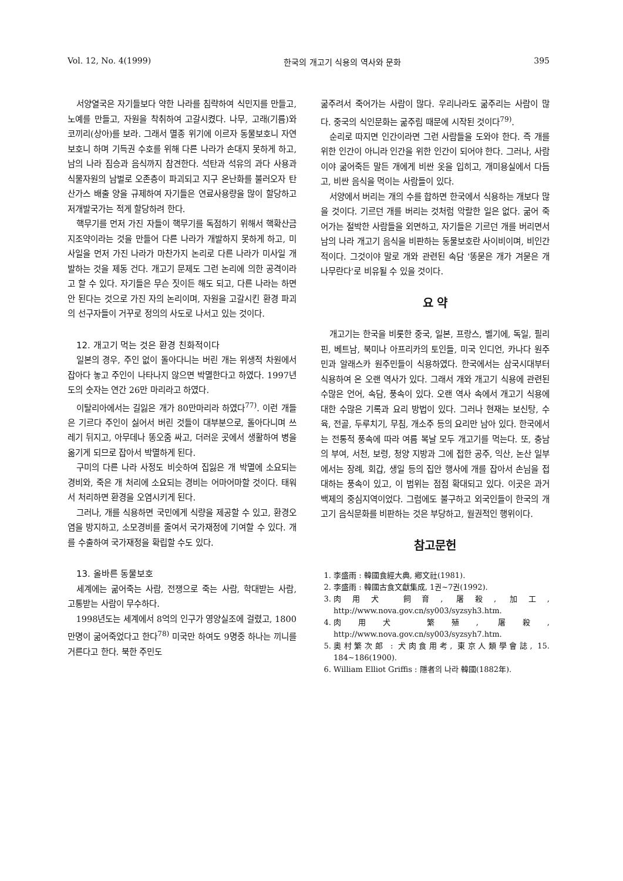Vol. 12, No. 4(1999) 한국의 개고기 식용의 역사와 문화 395
서양열국은 자기들보다 약한 나라를 침략하여 식민지를 만들고, 노예를 만들고, 자원을 착취하여 고갈시켰다. 나무, 고래(기름)와 코끼리(상아)를 보라. 그래서 멸종 위기에 이르자 동물보호니 자연보호니 하며 기득권 수호를 위해 다른 나라가 손대지 못하게 하고, 남의 나라 짐승과 음식까지 참견한다. 석탄과 석유의 과다 사용과 식물자원의 남벌로 오존층이 파괴되고 지구 온난화를 불러오자 탄산가스 배출 양을 규제하여 자기들은 연료사용량을 많이 할당하고 저개발국가는 적게 할당하려 한다.
핵무기를 먼저 가진 자들이 핵무기를 독점하기 위해서 핵확산금지조약이라는 것을 만들어 다른 나라가 개발하지 못하게 하고, 미사일을 먼저 가진 나라가 마찬가지 논리로 다른 나라가 미사일 개발하는 것을 제동 건다. 개고기 문제도 그런 논리에 의한 공격이라고 할 수 있다. 자기들은 무슨 짓이든 해도 되고, 다른 나라는 하면 안 된다는 것으로 가진 자의 논리이며, 자원을 고갈시킨 환경 파괴의 선구자들이 거꾸로 정의의 사도로 나서고 있는 것이다.
12. 개고기 먹는 것은 환경 친화적이다
일본의 경우, 주인 없이 돌아다니는 버린 개는 위생적 차원에서 잡아다 놓고 주인이 나타나지 않으면 박멸한다고 하였다. 1997년도의 숫자는 연간 26만 마리라고 하였다.
이탈리아에서는 길잃은 개가 80만마리라 하였다<sup>77)</sup>. 이런 개들은 기르다 주인이 싫어서 버린 것들이 대부분으로, 돌아다니며 쓰레기 뒤지고, 아무데나 똥오줌 싸고, 더러운 곳에서 생활하여 병을 옮기게 되므로 잡아서 박멸하게 된다.
구미의 다른 나라 사정도 비슷하여 집잃은 개 박멸에 소요되는 경비와, 죽은 개 처리에 소요되는 경비는 어마어마할 것이다. 태워서 처리하면 환경을 오염시키게 된다.
그러나, 개를 식용하면 국민에게 식량을 제공할 수 있고, 환경오염을 방지하고, 소모경비를 줄여서 국가재정에 기여할 수 있다. 개를 수출하여 국가재정을 확립할 수도 있다.
13. 올바른 동물보호
세계에는 굶어죽는 사람, 전쟁으로 죽는 사람, 학대받는 사람, 고통받는 사람이 무수하다.
1998년도는 세계에서 8억의 인구가 영양실조에 걸렸고, 1800만명이 굶어죽었다고 한다<sup>78)</sup> 미국만 하여도 9명중 하나는 끼니를 거른다고 한다. 북한 주민도
굶주려서 죽어가는 사람이 많다. 우리나라도 굶주리는 사람이 많다. 중국의 식인문화는 굶주림 때문에 시작된 것이다<sup>79)</sup>.
순리로 따지면 인간이라면 그런 사람들을 도와야 한다. 즉 개를 위한 인간이 아니라 인간을 위한 인간이 되어야 한다. 그러나, 사람이야 굶어죽든 말든 개에게 비싼 옷을 입히고, 개미용실에서 다듬고, 비싼 음식을 먹이는 사람들이 있다.
서양에서 버리는 개의 수를 합하면 한국에서 식용하는 개보다 많을 것이다. 기르던 개를 버리는 것처럼 악랄한 일은 없다. 굶어 죽어가는 절박한 사람들을 외면하고, 자기들은 기르던 개를 버리면서 남의 나라 개고기 음식을 비판하는 동물보호란 사이비이며, 비인간적이다. 그것이야 말로 개와 관련된 속담 '똥묻은 개가 겨묻은 개 나무란다'로 비유될 수 있을 것이다.
요 약
개고기는 한국을 비롯한 중국, 일본, 프랑스, 벨기에, 독일, 필리핀, 베트남, 북미나 아프리카의 토인들, 미국 인디언, 카나다 원주민과 알래스카 원주민들이 식용하였다. 한국에서는 삼국시대부터 식용하여 온 오랜 역사가 있다. 그래서 개와 개고기 식용에 관련된 수많은 언어, 속담, 풍속이 있다. 오랜 역사 속에서 개고기 식용에 대한 수많은 기록과 요리 방법이 있다. 그러나 현재는 보신탕, 수육, 전골, 두루치기, 무침, 개소주 등의 요리만 남아 있다. 한국에서는 전통적 풍속에 따라 여름 복날 모두 개고기를 먹는다. 또, 충남의 부여, 서천, 보령, 청양 지방과 그에 접한 공주, 익산, 논산 일부에서는 장례, 회갑, 생일 등의 집안 행사에 개를 잡아서 손님을 접대하는 풍속이 있고, 이 범위는 점점 확대되고 있다. 이곳은 과거 백제의 중심지역이었다. 그럼에도 불구하고 외국인들이 한국의 개고기 음식문화를 비판하는 것은 부당하고, 월권적인 행위이다.
참고문헌
1. 李盛雨 : 韓國食經大典, 鄕文社(1981).
2. 李盛雨 : 韓國古食文獻集成, 1권~7권(1992).
3. 肉用犬 飼育, 屠殺, 加工, http://www.nova.gov.cn/sy003/syzsyh3.htm.
4. 肉用犬 繁殖, 屠殺, http://www.nova.gov.cn/sy003/syzsyh7.htm.
5. 奧村繁次郎 : 犬肉食用考, 東京人類學會誌, 15. 184~186(1900).
6. William Elliot Griffis : 隱者의 나라 韓國(1882年).